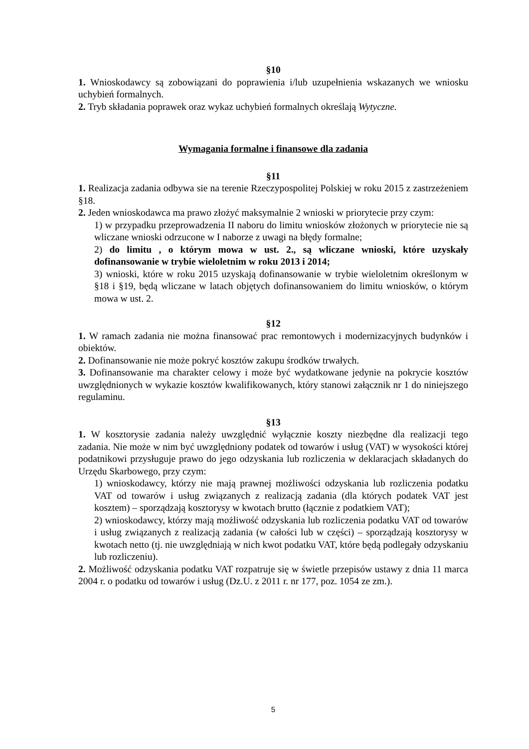§10
1. Wnioskodawcy są zobowiązani do poprawienia i/lub uzupełnienia wskazanych we wniosku uchybień formalnych.
2. Tryb składania poprawek oraz wykaz uchybień formalnych określają Wytyczne.
Wymagania formalne i finansowe dla zadania
§11
1. Realizacja zadania odbywa sie na terenie Rzeczypospolitej Polskiej w roku 2015 z zastrzeżeniem §18.
2. Jeden wnioskodawca ma prawo złożyć maksymalnie 2 wnioski w priorytecie przy czym:
1) w przypadku przeprowadzenia II naboru do limitu wniosków złożonych w priorytecie nie są wliczane wnioski odrzucone w I naborze z uwagi na błędy formalne;
2) do limitu , o którym mowa w ust. 2., są wliczane wnioski, które uzyskały dofinansowanie w trybie wieloletnim w roku 2013 i 2014;
3) wnioski, które w roku 2015 uzyskają dofinansowanie w trybie wieloletnim określonym w §18 i §19, będą wliczane w latach objętych dofinansowaniem do limitu wniosków, o którym mowa w ust. 2.
§12
1. W ramach zadania nie można finansować prac remontowych i modernizacyjnych budynków i obiektów.
2. Dofinansowanie nie może pokryć kosztów zakupu środków trwałych.
3. Dofinansowanie ma charakter celowy i może być wydatkowane jedynie na pokrycie kosztów uwzględnionych w wykazie kosztów kwalifikowanych, który stanowi załącznik nr 1 do niniejszego regulaminu.
§13
1. W kosztorysie zadania należy uwzględnić wyłącznie koszty niezbędne dla realizacji tego zadania. Nie może w nim być uwzględniony podatek od towarów i usług (VAT) w wysokości której podatnikowi przysługuje prawo do jego odzyskania lub rozliczenia w deklaracjach składanych do Urzędu Skarbowego, przy czym:
1) wnioskodawcy, którzy nie mają prawnej możliwości odzyskania lub rozliczenia podatku VAT od towarów i usług związanych z realizacją zadania (dla których podatek VAT jest kosztem) – sporządzają kosztorysy w kwotach brutto (łącznie z podatkiem VAT);
2) wnioskodawcy, którzy mają możliwość odzyskania lub rozliczenia podatku VAT od towarów i usług związanych z realizacją zadania (w całości lub w części) – sporządzają kosztorysy w kwotach netto (tj. nie uwzględniają w nich kwot podatku VAT, które będą podlegały odzyskaniu lub rozliczeniu).
2. Możliwość odzyskania podatku VAT rozpatruje się w świetle przepisów ustawy z dnia 11 marca 2004 r. o podatku od towarów i usług (Dz.U. z 2011 r. nr 177, poz. 1054 ze zm.).
5